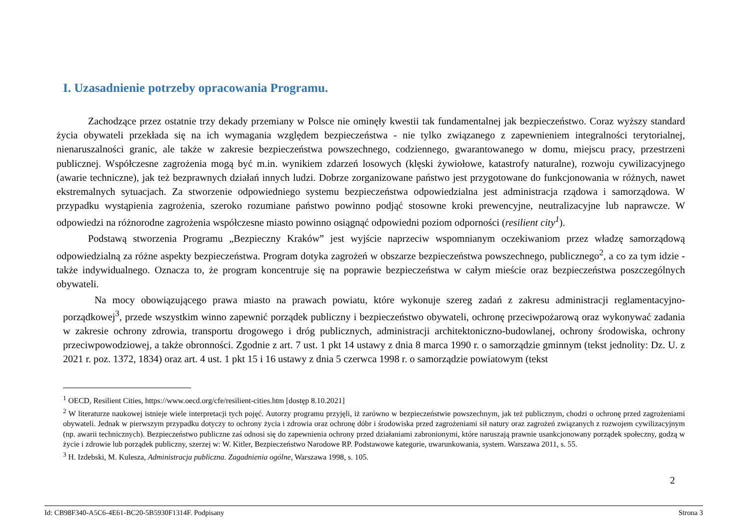I. Uzasadnienie potrzeby opracowania Programu.
Zachodzące przez ostatnie trzy dekady przemiany w Polsce nie ominęły kwestii tak fundamentalnej jak bezpieczeństwo. Coraz wyższy standard życia obywateli przekłada się na ich wymagania względem bezpieczeństwa - nie tylko związanego z zapewnieniem integralności terytorialnej, nienaruszalności granic, ale także w zakresie bezpieczeństwa powszechnego, codziennego, gwarantowanego w domu, miejscu pracy, przestrzeni publicznej. Współczesne zagrożenia mogą być m.in. wynikiem zdarzeń losowych (klęski żywiołowe, katastrofy naturalne), rozwoju cywilizacyjnego (awarie techniczne), jak też bezprawnych działań innych ludzi. Dobrze zorganizowane państwo jest przygotowane do funkcjonowania w różnych, nawet ekstremalnych sytuacjach. Za stworzenie odpowiedniego systemu bezpieczeństwa odpowiedzialna jest administracja rządowa i samorządowa. W przypadku wystąpienia zagrożenia, szeroko rozumiane państwo powinno podjąć stosowne kroki prewencyjne, neutralizacyjne lub naprawcze. W odpowiedzi na różnorodne zagrożenia współczesne miasto powinno osiągnąć odpowiedni poziom odporności (resilient city<sup>1</sup>).
Podstawą stworzenia Programu „Bezpieczny Kraków” jest wyjście naprzeciw wspomnianym oczekiwaniom przez władzę samorządową odpowiedzialną za różne aspekty bezpieczeństwa. Program dotyka zagrożeń w obszarze bezpieczeństwa powszechnego, publicznego<sup>2</sup>, a co za tym idzie - także indywidualnego. Oznacza to, że program koncentruje się na poprawie bezpieczeństwa w całym mieście oraz bezpieczeństwa poszczególnych obywateli.
Na mocy obowiązującego prawa miasto na prawach powiatu, które wykonuje szereg zadań z zakresu administracji reglamentacyjno-porządkowej<sup>3</sup>, przede wszystkim winno zapewnić porządek publiczny i bezpieczeństwo obywateli, ochronę przeciwpożarową oraz wykonywać zadania w zakresie ochrony zdrowia, transportu drogowego i dróg publicznych, administracji architektoniczno-budowlanej, ochrony środowiska, ochrony przeciwpowodziowej, a także obronności. Zgodnie z art. 7 ust. 1 pkt 14 ustawy z dnia 8 marca 1990 r. o samorządzie gminnym (tekst jednolity: Dz. U. z 2021 r. poz. 1372, 1834) oraz art. 4 ust. 1 pkt 15 i 16 ustawy z dnia 5 czerwca 1998 r. o samorządzie powiatowym (tekst
<sup>1</sup> OECD, Resilient Cities, https://www.oecd.org/cfe/resilient-cities.htm [dostęp 8.10.2021]
<sup>2</sup> W literaturze naukowej istnieje wiele interpretacji tych pojęć. Autorzy programu przyjęli, iż zarówno w bezpieczeństwie powszechnym, jak też publicznym, chodzi o ochronę przed zagrożeniami obywateli. Jednak w pierwszym przypadku dotyczy to ochrony życia i zdrowia oraz ochronę dóbr i środowiska przed zagrożeniami sił natury oraz zagrożeń związanych z rozwojem cywilizacyjnym (np. awarii technicznych). Bezpieczeństwo publiczne zaś odnosi się do zapewnienia ochrony przed działaniami zabronionymi, które naruszają prawnie usankcjonowany porządek społeczny, godzą w życie i zdrowie lub porządek publiczny, szerzej w: W. Kitler, Bezpieczeństwo Narodowe RP. Podstawowe kategorie, uwarunkowania, system. Warszawa 2011, s. 55.
<sup>3</sup> H. Izdebski, M. Kulesza, Administracja publiczna. Zagadnienia ogólne, Warszawa 1998, s. 105.
2
Id: CB98F340-A5C6-4E61-BC20-5B5930F1314F. Podpisany Strona 3